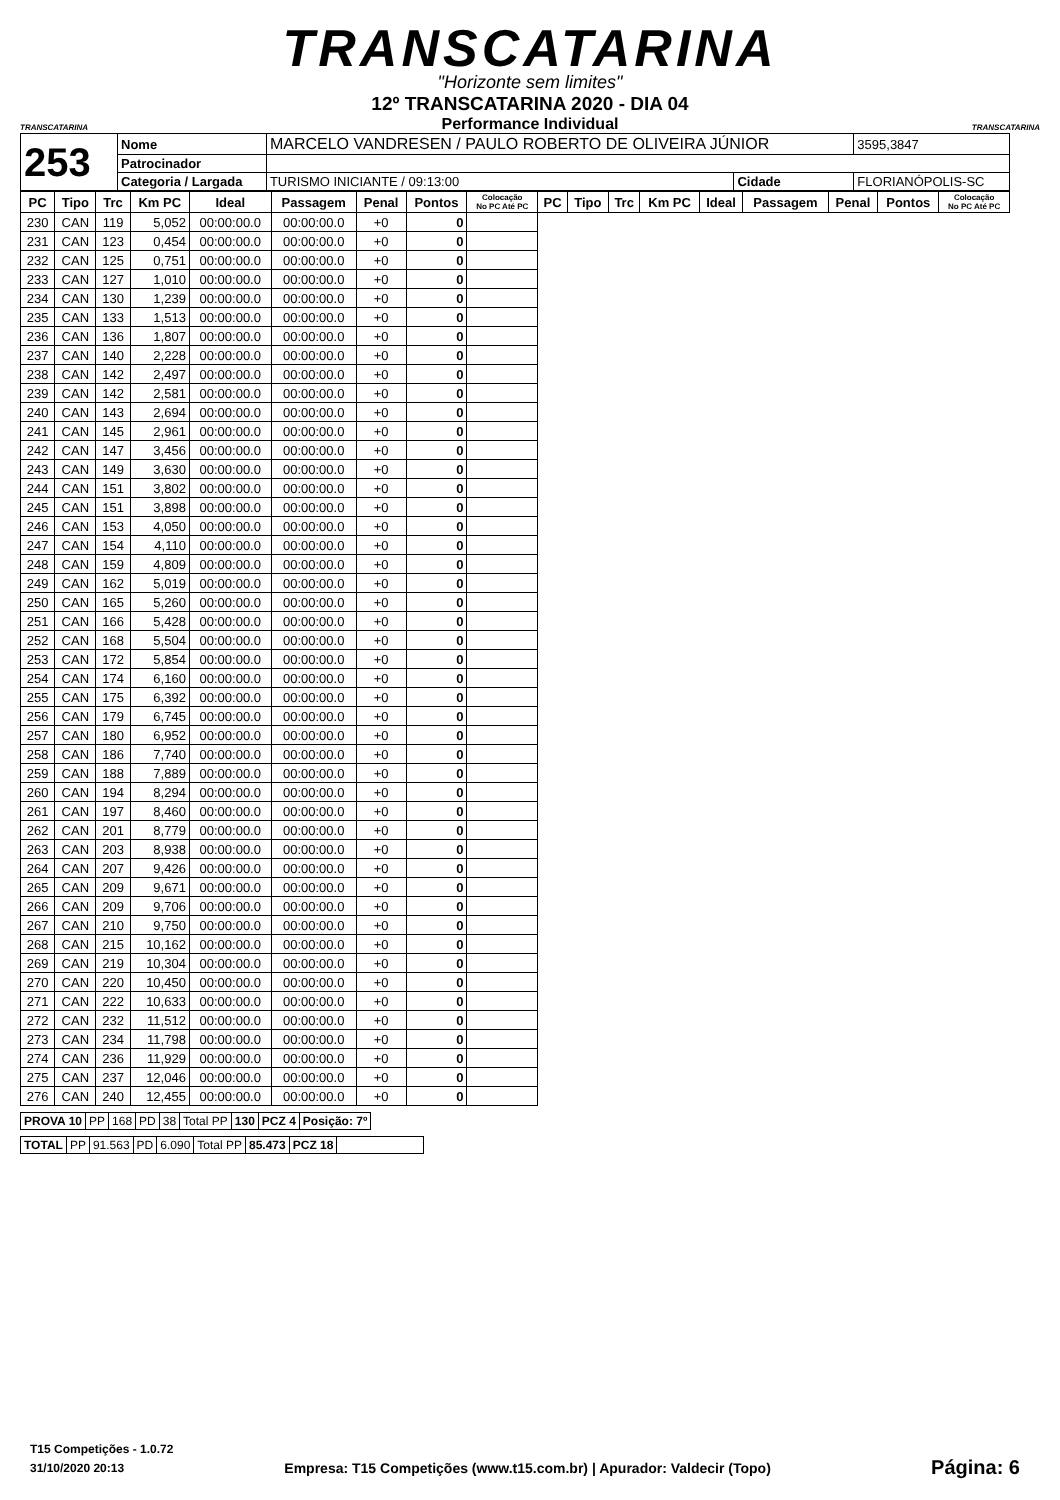TRANSCATARINA
"Horizonte sem limites"
TRANSCATARINA TRANSCATARINA
12º TRANSCATARINA 2020 - DIA 04
Performance Individual
| 253 | Nome | MARCELO VANDRESEN / PAULO ROBERTO DE OLIVEIRA JÚNIOR | | | 3595,3847 |
| | Patrocinador | | | | |
| | Categoria / Largada | TURISMO INICIANTE / 09:13:00 | Cidade | FLORIANÓPOLIS-SC | |
| PC | Tipo | Trc | Km PC | Ideal | Passagem | Penal | Pontos | Colocação No PC Até PC | PC | Tipo | Trc | Km PC | Ideal | Passagem | Penal | Pontos | Colocação No PC Até PC |
| --- | --- | --- | --- | --- | --- | --- | --- | --- | --- | --- | --- | --- | --- | --- | --- | --- | --- |
| 230 | CAN | 119 | 5,052 | 00:00:00.0 | 00:00:00.0 | +0 | 0 | | | | | | | | | | |
| 231 | CAN | 123 | 0,454 | 00:00:00.0 | 00:00:00.0 | +0 | 0 | | | | | | | | | | |
| 232 | CAN | 125 | 0,751 | 00:00:00.0 | 00:00:00.0 | +0 | 0 | | | | | | | | | | |
| 233 | CAN | 127 | 1,010 | 00:00:00.0 | 00:00:00.0 | +0 | 0 | | | | | | | | | | |
| 234 | CAN | 130 | 1,239 | 00:00:00.0 | 00:00:00.0 | +0 | 0 | | | | | | | | | | |
| 235 | CAN | 133 | 1,513 | 00:00:00.0 | 00:00:00.0 | +0 | 0 | | | | | | | | | | |
| 236 | CAN | 136 | 1,807 | 00:00:00.0 | 00:00:00.0 | +0 | 0 | | | | | | | | | | |
| 237 | CAN | 140 | 2,228 | 00:00:00.0 | 00:00:00.0 | +0 | 0 | | | | | | | | | | |
| 238 | CAN | 142 | 2,497 | 00:00:00.0 | 00:00:00.0 | +0 | 0 | | | | | | | | | | |
| 239 | CAN | 142 | 2,581 | 00:00:00.0 | 00:00:00.0 | +0 | 0 | | | | | | | | | | |
| 240 | CAN | 143 | 2,694 | 00:00:00.0 | 00:00:00.0 | +0 | 0 | | | | | | | | | | |
| 241 | CAN | 145 | 2,961 | 00:00:00.0 | 00:00:00.0 | +0 | 0 | | | | | | | | | | |
| 242 | CAN | 147 | 3,456 | 00:00:00.0 | 00:00:00.0 | +0 | 0 | | | | | | | | | | |
| 243 | CAN | 149 | 3,630 | 00:00:00.0 | 00:00:00.0 | +0 | 0 | | | | | | | | | | |
| 244 | CAN | 151 | 3,802 | 00:00:00.0 | 00:00:00.0 | +0 | 0 | | | | | | | | | | |
| 245 | CAN | 151 | 3,898 | 00:00:00.0 | 00:00:00.0 | +0 | 0 | | | | | | | | | | |
| 246 | CAN | 153 | 4,050 | 00:00:00.0 | 00:00:00.0 | +0 | 0 | | | | | | | | | | |
| 247 | CAN | 154 | 4,110 | 00:00:00.0 | 00:00:00.0 | +0 | 0 | | | | | | | | | | |
| 248 | CAN | 159 | 4,809 | 00:00:00.0 | 00:00:00.0 | +0 | 0 | | | | | | | | | | |
| 249 | CAN | 162 | 5,019 | 00:00:00.0 | 00:00:00.0 | +0 | 0 | | | | | | | | | | |
| 250 | CAN | 165 | 5,260 | 00:00:00.0 | 00:00:00.0 | +0 | 0 | | | | | | | | | | |
| 251 | CAN | 166 | 5,428 | 00:00:00.0 | 00:00:00.0 | +0 | 0 | | | | | | | | | | |
| 252 | CAN | 168 | 5,504 | 00:00:00.0 | 00:00:00.0 | +0 | 0 | | | | | | | | | | |
| 253 | CAN | 172 | 5,854 | 00:00:00.0 | 00:00:00.0 | +0 | 0 | | | | | | | | | | |
| 254 | CAN | 174 | 6,160 | 00:00:00.0 | 00:00:00.0 | +0 | 0 | | | | | | | | | | |
| 255 | CAN | 175 | 6,392 | 00:00:00.0 | 00:00:00.0 | +0 | 0 | | | | | | | | | | |
| 256 | CAN | 179 | 6,745 | 00:00:00.0 | 00:00:00.0 | +0 | 0 | | | | | | | | | | |
| 257 | CAN | 180 | 6,952 | 00:00:00.0 | 00:00:00.0 | +0 | 0 | | | | | | | | | | |
| 258 | CAN | 186 | 7,740 | 00:00:00.0 | 00:00:00.0 | +0 | 0 | | | | | | | | | | |
| 259 | CAN | 188 | 7,889 | 00:00:00.0 | 00:00:00.0 | +0 | 0 | | | | | | | | | | |
| 260 | CAN | 194 | 8,294 | 00:00:00.0 | 00:00:00.0 | +0 | 0 | | | | | | | | | | |
| 261 | CAN | 197 | 8,460 | 00:00:00.0 | 00:00:00.0 | +0 | 0 | | | | | | | | | | |
| 262 | CAN | 201 | 8,779 | 00:00:00.0 | 00:00:00.0 | +0 | 0 | | | | | | | | | | |
| 263 | CAN | 203 | 8,938 | 00:00:00.0 | 00:00:00.0 | +0 | 0 | | | | | | | | | | |
| 264 | CAN | 207 | 9,426 | 00:00:00.0 | 00:00:00.0 | +0 | 0 | | | | | | | | | | |
| 265 | CAN | 209 | 9,671 | 00:00:00.0 | 00:00:00.0 | +0 | 0 | | | | | | | | | | |
| 266 | CAN | 209 | 9,706 | 00:00:00.0 | 00:00:00.0 | +0 | 0 | | | | | | | | | | |
| 267 | CAN | 210 | 9,750 | 00:00:00.0 | 00:00:00.0 | +0 | 0 | | | | | | | | | | |
| 268 | CAN | 215 | 10,162 | 00:00:00.0 | 00:00:00.0 | +0 | 0 | | | | | | | | | | |
| 269 | CAN | 219 | 10,304 | 00:00:00.0 | 00:00:00.0 | +0 | 0 | | | | | | | | | | |
| 270 | CAN | 220 | 10,450 | 00:00:00.0 | 00:00:00.0 | +0 | 0 | | | | | | | | | | |
| 271 | CAN | 222 | 10,633 | 00:00:00.0 | 00:00:00.0 | +0 | 0 | | | | | | | | | | |
| 272 | CAN | 232 | 11,512 | 00:00:00.0 | 00:00:00.0 | +0 | 0 | | | | | | | | | | |
| 273 | CAN | 234 | 11,798 | 00:00:00.0 | 00:00:00.0 | +0 | 0 | | | | | | | | | | |
| 274 | CAN | 236 | 11,929 | 00:00:00.0 | 00:00:00.0 | +0 | 0 | | | | | | | | | | |
| 275 | CAN | 237 | 12,046 | 00:00:00.0 | 00:00:00.0 | +0 | 0 | | | | | | | | | | |
| 276 | CAN | 240 | 12,455 | 00:00:00.0 | 00:00:00.0 | +0 | 0 | | | | | | | | | | |
| PROVA 10 | PP | 168 | PD | 38 | Total PP | 130 | PCZ 4 | Posição: 7º |
| TOTAL | PP | 91.563 | PD | 6.090 | Total PP | 85.473 | PCZ 18 | |
T15 Competições - 1.0.72
31/10/2020 20:13 Empresa: T15 Competições (www.t15.com.br) | Apurador: Valdecir (Topo) Página: 6